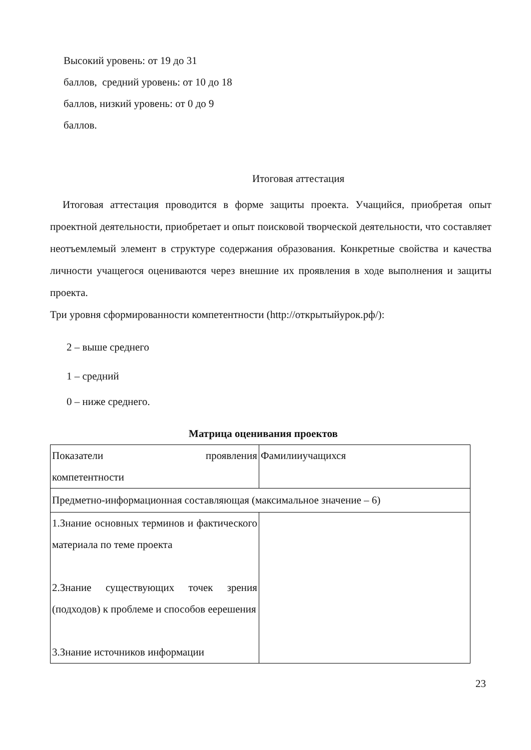Высокий уровень: от 19 до 31
баллов, средний уровень: от 10 до 18
баллов, низкий уровень: от 0 до 9
баллов.
Итоговая аттестация
Итоговая аттестация проводится в форме защиты проекта. Учащийся, приобретая опыт проектной деятельности, приобретает и опыт поисковой творческой деятельности, что составляет неотъемлемый элемент в структуре содержания образования. Конкретные свойства и качества личности учащегося оцениваются через внешние их проявления в ходе выполнения и защиты проекта.
Три уровня сформированности компетентности (http://открытыйурок.рф/):
2 – выше среднего
1 – средний
0 – ниже среднего.
Матрица оценивания проектов
| Показатели проявления компетентности | Фамилииучащихся |
| Предметно-информационная составляющая (максимальное значение – 6) | |
| 1.Знание основных терминов и фактического материала по теме проекта 2.Знание существующих точек зрения (подходов) к проблеме и способов еерешения 3.Знание источников информации | |
23